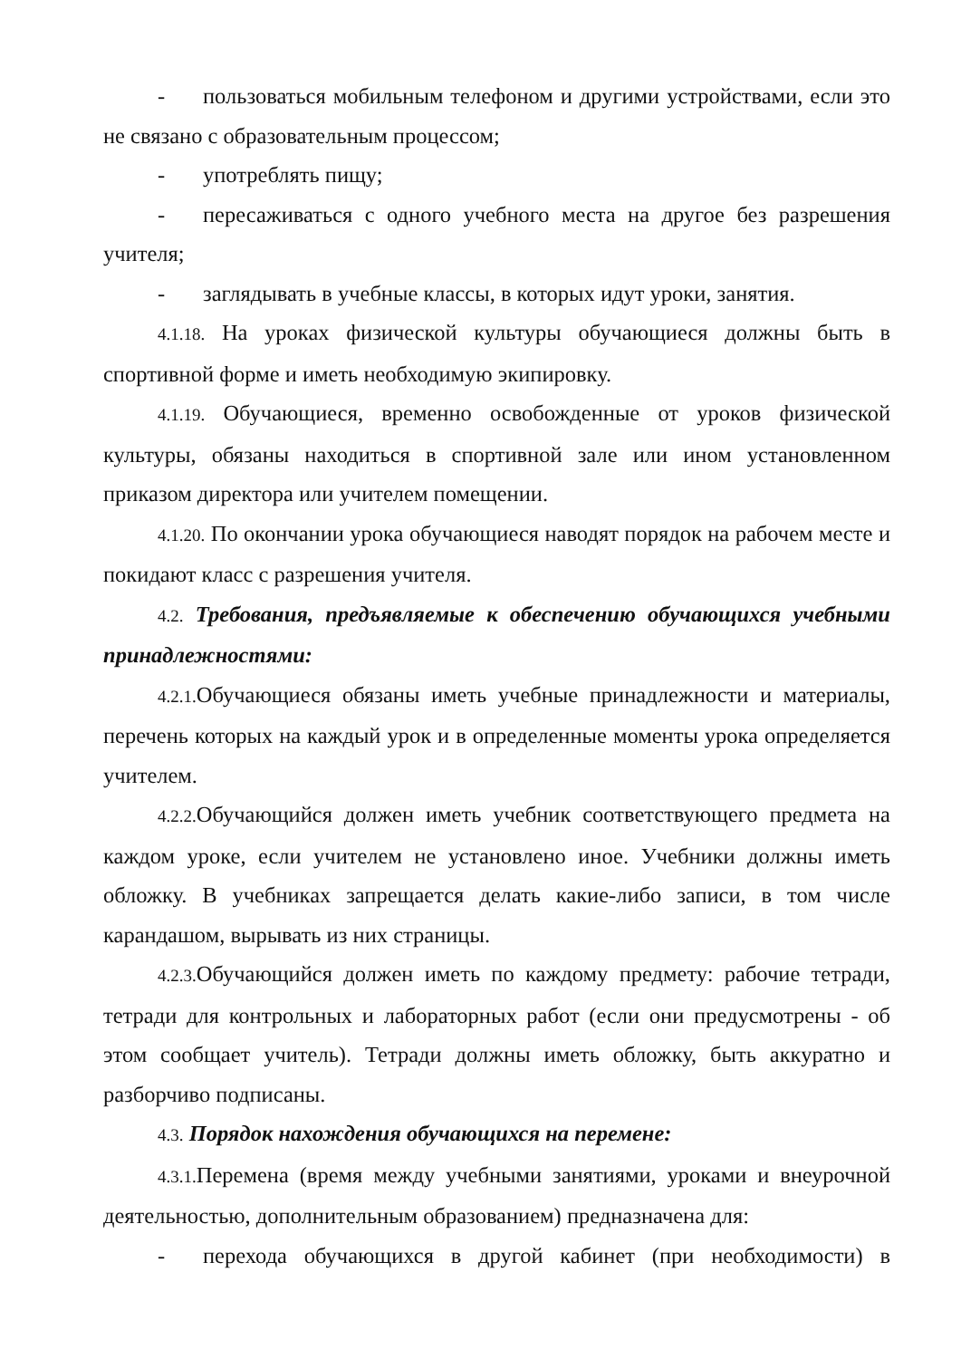- пользоваться мобильным телефоном и другими устройствами, если это не связано с образовательным процессом;
- употреблять пищу;
- пересаживаться с одного учебного места на другое без разрешения учителя;
- заглядывать в учебные классы, в которых идут уроки, занятия.
4.1.18. На уроках физической культуры обучающиеся должны быть в спортивной форме и иметь необходимую экипировку.
4.1.19. Обучающиеся, временно освобожденные от уроков физической культуры, обязаны находиться в спортивной зале или ином установленном приказом директора или учителем помещении.
4.1.20. По окончании урока обучающиеся наводят порядок на рабочем месте и покидают класс с разрешения учителя.
4.2. Требования, предъявляемые к обеспечению обучающихся учебными принадлежностями:
4.2.1. Обучающиеся обязаны иметь учебные принадлежности и материалы, перечень которых на каждый урок и в определенные моменты урока определяется учителем.
4.2.2. Обучающийся должен иметь учебник соответствующего предмета на каждом уроке, если учителем не установлено иное. Учебники должны иметь обложку. В учебниках запрещается делать какие-либо записи, в том числе карандашом, вырывать из них страницы.
4.2.3. Обучающийся должен иметь по каждому предмету: рабочие тетради, тетради для контрольных и лабораторных работ (если они предусмотрены - об этом сообщает учитель). Тетради должны иметь обложку, быть аккуратно и разборчиво подписаны.
4.3. Порядок нахождения обучающихся на перемене:
4.3.1. Перемена (время между учебными занятиями, уроками и внеурочной деятельностью, дополнительным образованием) предназначена для:
- перехода обучающихся в другой кабинет (при необходимости) в